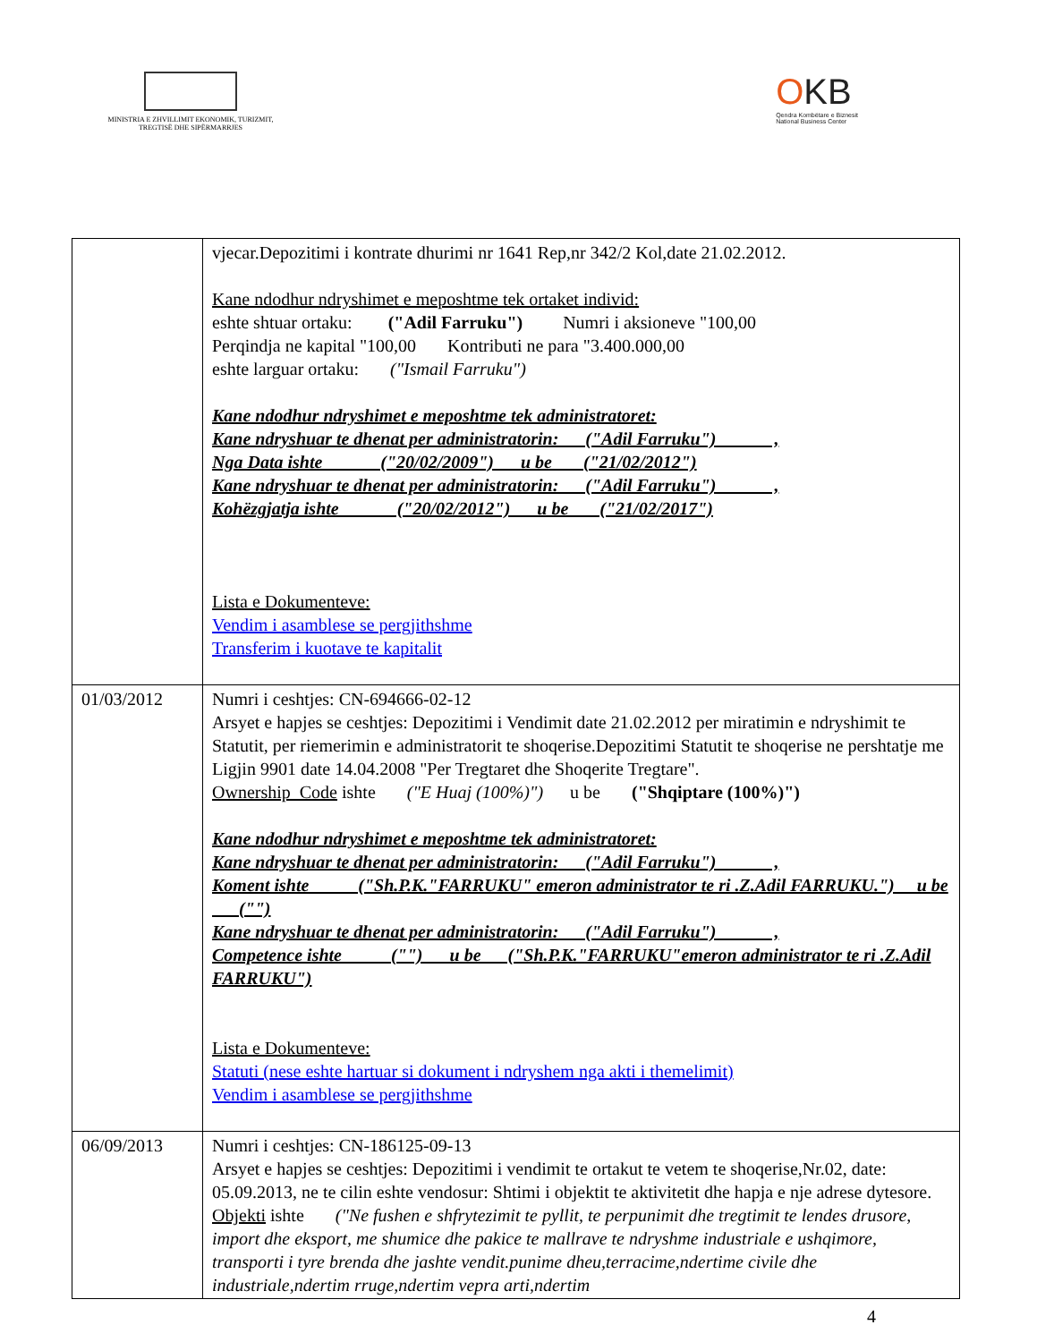MINISTRIA E ZHVILLIMIT EKONOMIK, TURIZMIT, TREGTISË DHE SIPËRMARRJES
OKB
Qendra Kombëtare e Biznesit
National Business Center
| | vjecar.Depozitimi i kontrate dhurimi nr 1641 Rep,nr 342/2 Kol,date 21.02.2012. Kane ndodhur ndryshimet e meposhtme tek ortaket individ: eshte shtuar ortaku: ("Adil Farruku") Numri i aksioneve "100,00 Perqindja ne kapital "100,00 Kontributi ne para "3.400.000,00 eshte larguar ortaku: ("Ismail Farruku") Kane ndodhur ndryshimet e meposhtme tek administratoret: Kane ndryshuar te dhenat per administratorin: ("Adil Farruku") , Nga Data ishte ("20/02/2009") u be ("21/02/2012") Kane ndryshuar te dhenat per administratorin: ("Adil Farruku") , Kohëzgjatja ishte ("20/02/2012") u be ("21/02/2017") Lista e Dokumenteve: Vendim i asamblese se pergjithshme Transferim i kuotave te kapitalit |
| 01/03/2012 | Numri i ceshtjes: CN-694666-02-12 Arsyet e hapjes se ceshtjes: Depozitimi i Vendimit date 21.02.2012 per miratimin e ndryshimit te Statutit, per riemerimin e administratorit te shoqerise.Depozitimi Statutit te shoqerise ne pershtatje me Ligjin 9901 date 14.04.2008 "Per Tregtaret dhe Shoqerite Tregtare". Ownership_Code ishte ("E Huaj (100%)") u be ("Shqiptare (100%)") Kane ndodhur ndryshimet e meposhtme tek administratoret: Kane ndryshuar te dhenat per administratorin: ("Adil Farruku") , Koment ishte ("Sh.P.K."FARRUKU" emeron administrator te ri .Z.Adil FARRUKU.") u be ("") Kane ndryshuar te dhenat per administratorin: ("Adil Farruku") , Competence ishte ("") u be ("Sh.P.K."FARRUKU"emeron administrator te ri .Z.Adil FARRUKU") Lista e Dokumenteve: Statuti (nese eshte hartuar si dokument i ndryshem nga akti i themelimit) Vendim i asamblese se pergjithshme |
| 06/09/2013 | Numri i ceshtjes: CN-186125-09-13 Arsyet e hapjes se ceshtjes: Depozitimi i vendimit te ortakut te vetem te shoqerise,Nr.02, date: 05.09.2013, ne te cilin eshte vendosur: Shtimi i objektit te aktivitetit dhe hapja e nje adrese dytesore. Objekti ishte ("Ne fushen e shfrytezimit te pyllit, te perpunimit dhe tregtimit te lendes drusore, import dhe eksport, me shumice dhe pakice te mallrave te ndryshme industriale e ushqimore, transporti i tyre brenda dhe jashte vendit.punime dheu,terracime,ndertime civile dhe industriale,ndertim rruge,ndertim vepra arti,ndertim |
4